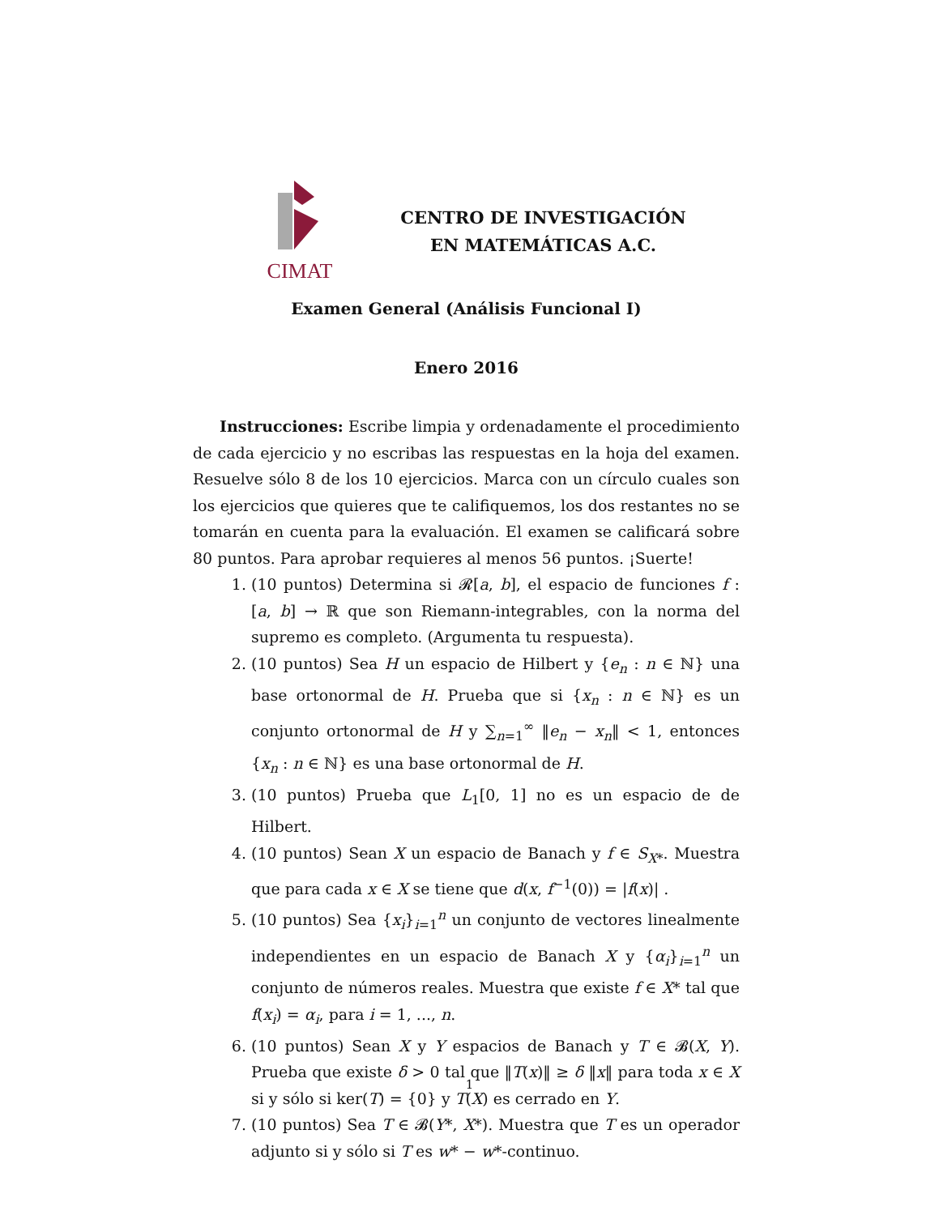CIMAT
CENTRO DE INVESTIGACIÓN
EN MATEMÁTICAS A.C.
Examen General (Análisis Funcional I)
Enero 2016
Instrucciones: Escribe limpia y ordenadamente el procedimiento de cada ejercicio y no escribas las respuestas en la hoja del examen. Resuelve sólo 8 de los 10 ejercicios. Marca con un círculo cuales son los ejercicios que quieres que te califiquemos, los dos restantes no se tomarán en cuenta para la evaluación. El examen se calificará sobre 80 puntos. Para aprobar requieres al menos 56 puntos. ¡Suerte!
1. (10 puntos) Determina si 𝓡[a, b], el espacio de funciones f : [a, b] → ℝ que son Riemann-integrables, con la norma del supremo es completo. (Argumenta tu respuesta).
2. (10 puntos) Sea H un espacio de Hilbert y {e<sub>n</sub> : n ∈ ℕ} una base ortonormal de H. Prueba que si {x<sub>n</sub> : n ∈ ℕ} es un conjunto ortonormal de H y ∑<sub>n=1</sub><sup>∞</sup> ‖e<sub>n</sub> − x<sub>n</sub>‖ < 1, entonces {x<sub>n</sub> : n ∈ ℕ} es una base ortonormal de H.
3. (10 puntos) Prueba que L<sub>1</sub>[0, 1] no es un espacio de de Hilbert.
4. (10 puntos) Sean X un espacio de Banach y f ∈ S<sub>X*</sub>. Muestra que para cada x ∈ X se tiene que d(x, f<sup>−1</sup>(0)) = |f(x)| .
5. (10 puntos) Sea {x<sub>i</sub>}<sub>i=1</sub><sup>n</sup> un conjunto de vectores linealmente independientes en un espacio de Banach X y {α<sub>i</sub>}<sub>i=1</sub><sup>n</sup> un conjunto de números reales. Muestra que existe f ∈ X* tal que f(x<sub>i</sub>) = α<sub>i</sub>, para i = 1, ..., n.
6. (10 puntos) Sean X y Y espacios de Banach y T ∈ 𝓑(X, Y). Prueba que existe δ > 0 tal que ‖T(x)‖ ≥ δ ‖x‖ para toda x ∈ X si y sólo si ker(T) = {0} y T(X) es cerrado en Y.
7. (10 puntos) Sea T ∈ 𝓑(Y*, X*). Muestra que T es un operador adjunto si y sólo si T es w* − w*-continuo.
1